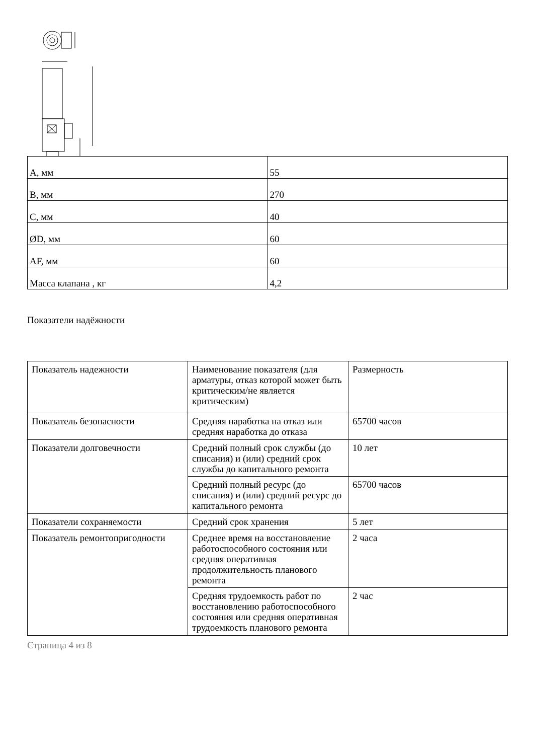| А, мм | 55 |
| В, мм | 270 |
| С, мм | 40 |
| ØD, мм | 60 |
| AF, мм | 60 |
| Масса клапана , кг | 4,2 |
Показатели надёжности
| Показатель надежности | Наименование показателя (для арматуры, отказ которой может быть критическим/не является критическим) | Размерность |
| Показатель безопасности | Средняя наработка на отказ или средняя наработка до отказа | 65700 часов |
| Показатели долговечности | Средний полный срок службы (до списания) и (или) средний срок службы до капитального ремонта | 10 лет |
| | Средний полный ресурс (до списания) и (или) средний ресурс до капитального ремонта | 65700 часов |
| Показатели сохраняемости | Средний срок хранения | 5 лет |
| Показатель ремонтопригодности | Среднее время на восстановление работоспособного состояния или средняя оперативная продолжительность планового ремонта | 2 часа |
| | Средняя трудоемкость работ по восстановлению работоспособного состояния или средняя оперативная трудоемкость планового ремонта | 2 час |
Страница 4 из 8